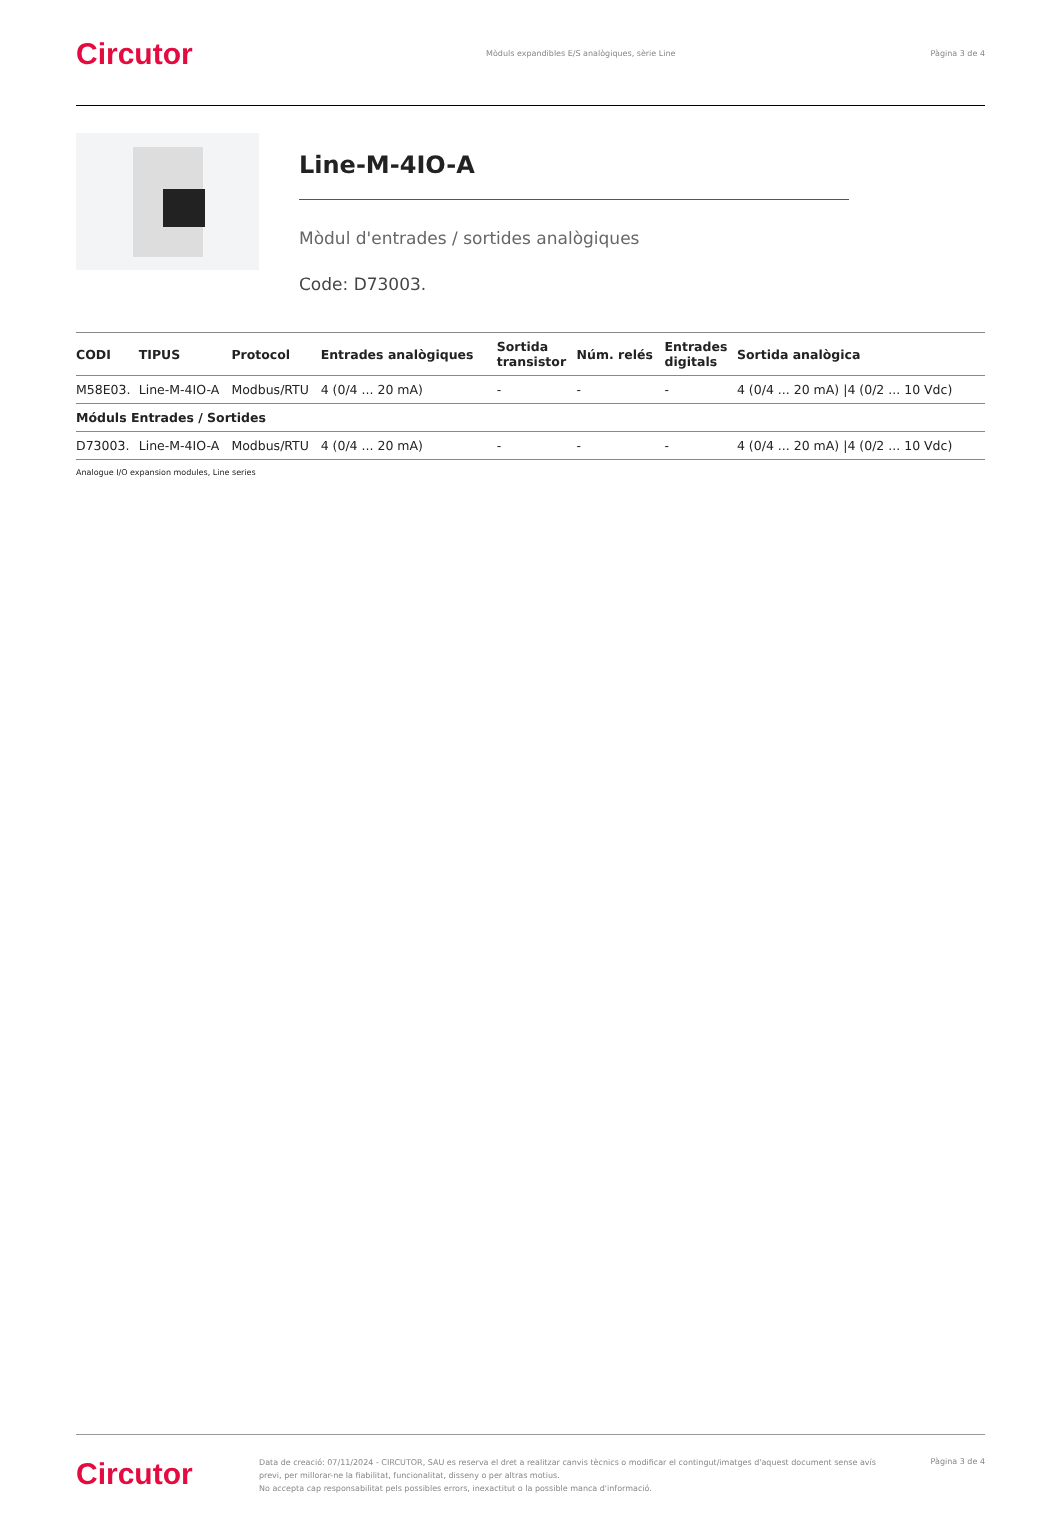Circutor
Mòduls expandibles E/S analògiques, sèrie Line
Pàgina 3 de 4
Line-M-4IO-A
Mòdul d'entrades / sortides analògiques
Code: D73003.
| CODI | TIPUS | Protocol | Entrades analògiques | Sortida transistor | Núm. relés | Entrades digitals | Sortida analògica |
| --- | --- | --- | --- | --- | --- | --- | --- |
| M58E03. | Line-M-4IO-A | Modbus/RTU | 4 (0/4 ... 20 mA) | - | - | - | 4 (0/4 ... 20 mA) /4 (0/2 ... 10 Vdc) |
| Móduls Entrades / Sortides | | | | | | | |
| D73003. | Line-M-4IO-A | Modbus/RTU | 4 (0/4 ... 20 mA) | - | - | - | 4 (0/4 ... 20 mA) /4 (0/2 ... 10 Vdc) |
Analogue I/O expansion modules, Line series
Circutor
Data de creació: 07/11/2024 - CIRCUTOR, SAU es reserva el dret a realitzar canvis tècnics o modificar el contingut/imatges d'aquest document sense avís previ, per millorar-ne la fiabilitat, funcionalitat, disseny o per altras motius.
No accepta cap responsabilitat pels possibles errors, inexactitut o la possible manca d'informació.
Pàgina 3 de 4